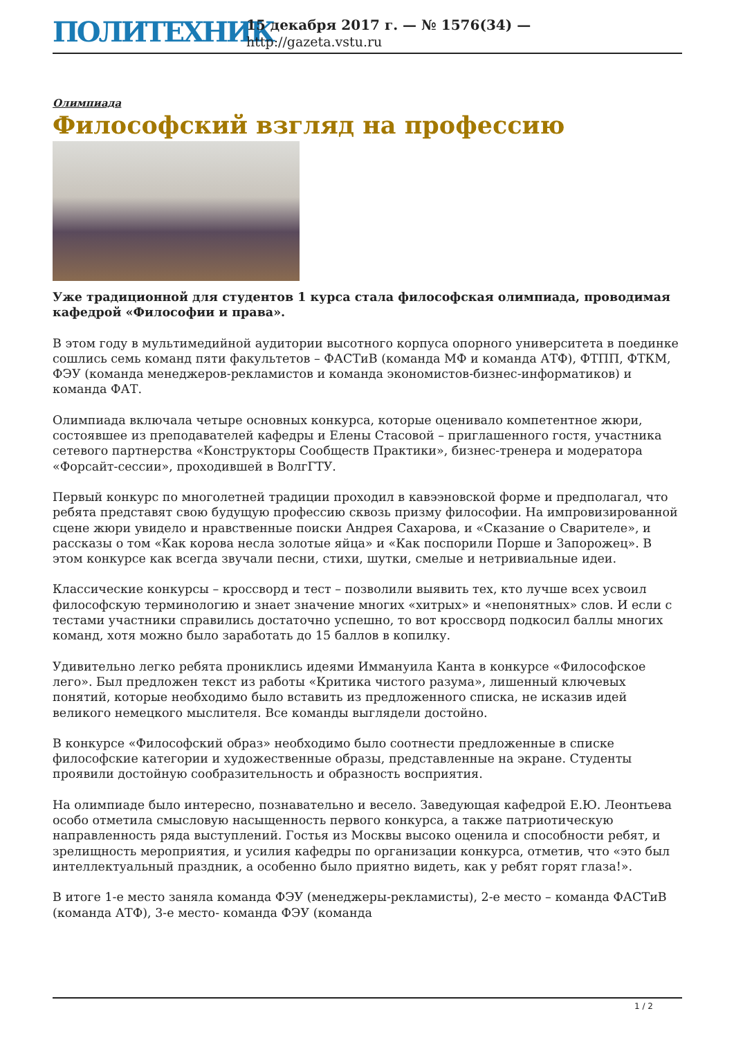ПОЛИТЕХНИК
15 декабря 2017 г. — № 1576(34) —
http://gazeta.vstu.ru
Олимпиада
Философский взгляд на профессию
Уже традиционной для студентов 1 курса стала философская олимпиада, проводимая кафедрой «Философии и права».
В этом году в мультимедийной аудитории высотного корпуса опорного университета в поединке сошлись семь команд пяти факультетов – ФАСТиВ (команда МФ и команда АТФ), ФТПП, ФТКМ, ФЭУ (команда менеджеров-рекламистов и команда экономистов-бизнес-информатиков) и команда ФАТ.
Олимпиада включала четыре основных конкурса, которые оценивало компетентное жюри, состоявшее из преподавателей кафедры и Елены Стасовой – приглашенного гостя, участника сетевого партнерства «Конструкторы Сообществ Практики», бизнес-тренера и модератора «Форсайт-сессии», проходившей в ВолгГТУ.
Первый конкурс по многолетней традиции проходил в кавээновской форме и предполагал, что ребята представят свою будущую профессию сквозь призму философии. На импровизированной сцене жюри увидело и нравственные поиски Андрея Сахарова, и «Сказание о Сварителе», и рассказы о том «Как корова несла золотые яйца» и «Как поспорили Порше и Запорожец». В этом конкурсе как всегда звучали песни, стихи, шутки, смелые и нетривиальные идеи.
Классические конкурсы – кроссворд и тест – позволили выявить тех, кто лучше всех усвоил философскую терминологию и знает значение многих «хитрых» и «непонятных» слов. И если с тестами участники справились достаточно успешно, то вот кроссворд подкосил баллы многих команд, хотя можно было заработать до 15 баллов в копилку.
Удивительно легко ребята прониклись идеями Иммануила Канта в конкурсе «Философское лего». Был предложен текст из работы «Критика чистого разума», лишенный ключевых понятий, которые необходимо было вставить из предложенного списка, не исказив идей великого немецкого мыслителя. Все команды выглядели достойно.
В конкурсе «Философский образ» необходимо было соотнести предложенные в списке философские категории и художественные образы, представленные на экране. Студенты проявили достойную сообразительность и образность восприятия.
На олимпиаде было интересно, познавательно и весело. Заведующая кафедрой Е.Ю. Леонтьева особо отметила смысловую насыщенность первого конкурса, а также патриотическую направленность ряда выступлений. Гостья из Москвы высоко оценила и способности ребят, и зрелищность мероприятия, и усилия кафедры по организации конкурса, отметив, что «это был интеллектуальный праздник, а особенно было приятно видеть, как у ребят горят глаза!».
В итоге 1-е место заняла команда ФЭУ (менеджеры-рекламисты), 2-е место – команда ФАСТиВ (команда АТФ), 3-е место- команда ФЭУ (команда
1 / 2